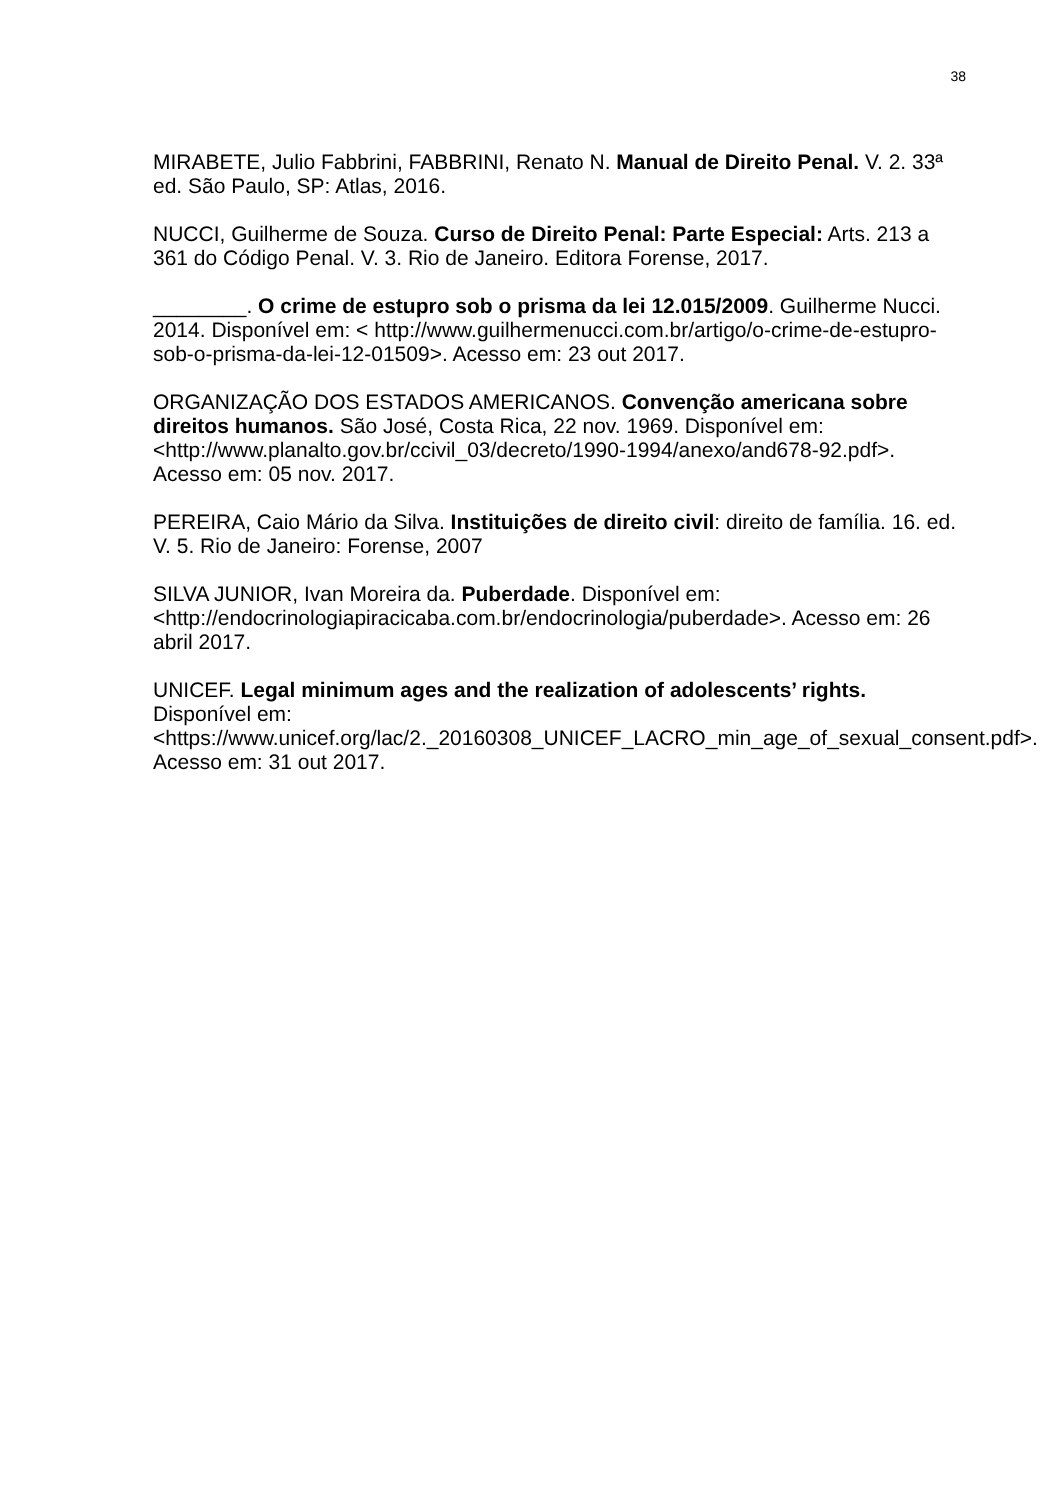38
MIRABETE, Julio Fabbrini, FABBRINI, Renato N. Manual de Direito Penal. V. 2. 33ª ed. São Paulo, SP: Atlas, 2016.
NUCCI, Guilherme de Souza. Curso de Direito Penal: Parte Especial: Arts. 213 a 361 do Código Penal. V. 3. Rio de Janeiro. Editora Forense, 2017.
________. O crime de estupro sob o prisma da lei 12.015/2009. Guilherme Nucci. 2014. Disponível em: < http://www.guilhermenucci.com.br/artigo/o-crime-de-estupro-sob-o-prisma-da-lei-12-01509>. Acesso em: 23 out 2017.
ORGANIZAÇÃO DOS ESTADOS AMERICANOS. Convenção americana sobre direitos humanos. São José, Costa Rica, 22 nov. 1969. Disponível em: <http://www.planalto.gov.br/ccivil_03/decreto/1990-1994/anexo/and678-92.pdf>. Acesso em: 05 nov. 2017.
PEREIRA, Caio Mário da Silva. Instituições de direito civil: direito de família. 16. ed. V. 5. Rio de Janeiro: Forense, 2007
SILVA JUNIOR, Ivan Moreira da. Puberdade. Disponível em: <http://endocrinologiapiracicaba.com.br/endocrinologia/puberdade>. Acesso em: 26 abril 2017.
UNICEF. Legal minimum ages and the realization of adolescents’ rights. Disponível em: <https://www.unicef.org/lac/2._20160308_UNICEF_LACRO_min_age_of_sexual_consent.pdf>. Acesso em: 31 out 2017.